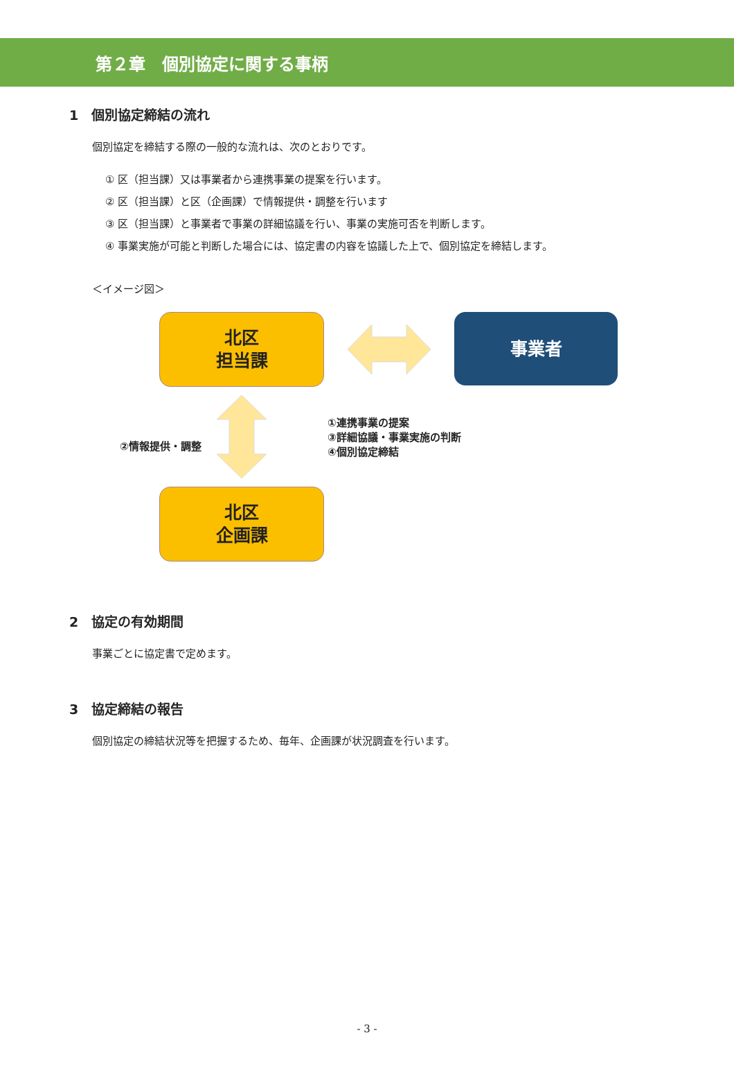第２章　個別協定に関する事柄
1　個別協定締結の流れ
個別協定を締結する際の一般的な流れは、次のとおりです。
① 区（担当課）又は事業者から連携事業の提案を行います。
② 区（担当課）と区（企画課）で情報提供・調整を行います
③ 区（担当課）と事業者で事業の詳細協議を行い、事業の実施可否を判断します。
④ 事業実施が可能と判断した場合には、協定書の内容を協議した上で、個別協定を締結します。
＜イメージ図＞
北区
担当課
事業者
①連携事業の提案
③詳細協議・事業実施の判断
④個別協定締結
②情報提供・調整
北区
企画課
2　協定の有効期間
事業ごとに協定書で定めます。
3　協定締結の報告
個別協定の締結状況等を把握するため、毎年、企画課が状況調査を行います。
- 3 -